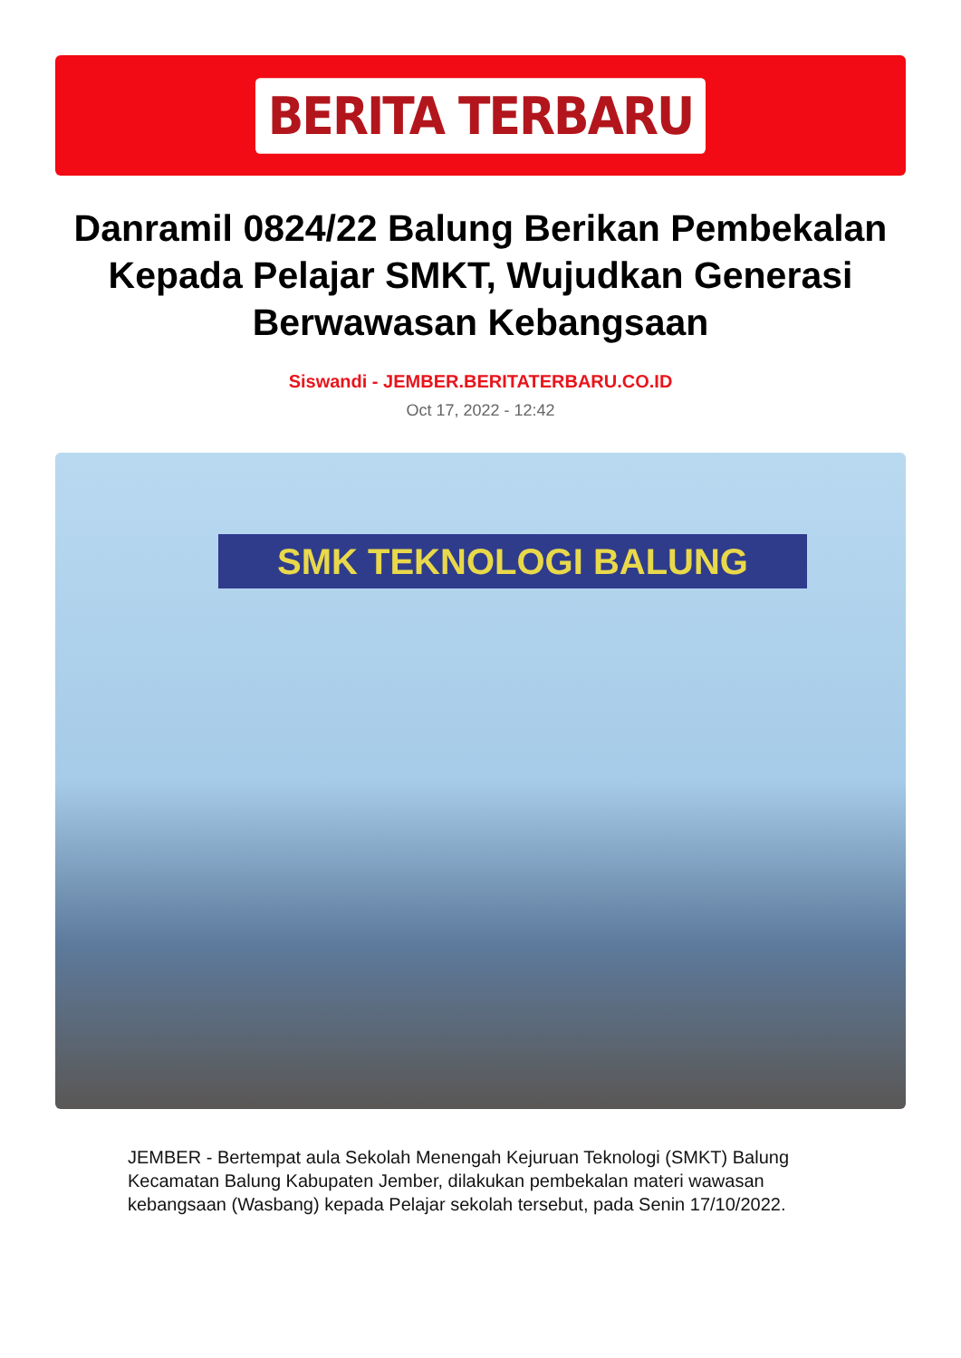BERITA TERBARU
Danramil 0824/22 Balung Berikan Pembekalan Kepada Pelajar SMKT, Wujudkan Generasi Berwawasan Kebangsaan
Siswandi - JEMBER.BERITATERBARU.CO.ID
Oct 17, 2022 - 12:42
SMK TEKNOLOGI BALUNG
JEMBER - Bertempat aula Sekolah Menengah Kejuruan Teknologi (SMKT) Balung Kecamatan Balung Kabupaten Jember, dilakukan pembekalan materi wawasan kebangsaan (Wasbang) kepada Pelajar sekolah tersebut, pada Senin 17/10/2022.